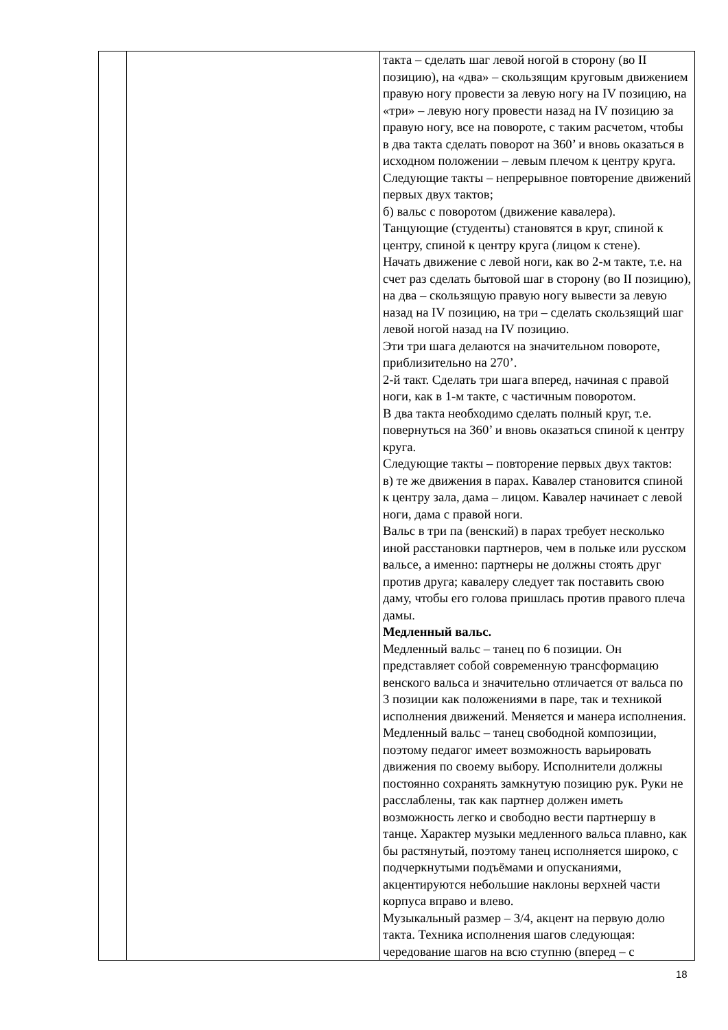| | | такта – сделать шаг левой ногой в сторону (во II позицию), на «два» – скользящим круговым движением правую ногу провести за левую ногу на IV позицию, на «три» – левую ногу провести назад на IV позицию за правую ногу, все на повороте, с таким расчетом, чтобы в два такта сделать поворот на 360’ и вновь оказаться в исходном положении – левым плечом к центру круга. Следующие такты – непрерывное повторение движений первых двух тактов; б) вальс с поворотом (движение кавалера). Танцующие (студенты) становятся в круг, спиной к центру, спиной к центру круга (лицом к стене). Начать движение с левой ноги, как во 2-м такте, т.е. на счет раз сделать бытовой шаг в сторону (во II позицию), на два – скользящую правую ногу вывести за левую назад на IV позицию, на три – сделать скользящий шаг левой ногой назад на IV позицию. Эти три шага делаются на значительном повороте, приблизительно на 270’. 2-й такт. Сделать три шага вперед, начиная с правой ноги, как в 1-м такте, с частичным поворотом. В два такта необходимо сделать полный круг, т.е. повернуться на 360’ и вновь оказаться спиной к центру круга. Следующие такты – повторение первых двух тактов: в) те же движения в парах. Кавалер становится спиной к центру зала, дама – лицом. Кавалер начинает с левой ноги, дама с правой ноги. Вальс в три па (венский) в парах требует несколько иной расстановки партнеров, чем в польке или русском вальсе, а именно: партнеры не должны стоять друг против друга; кавалеру следует так поставить свою даму, чтобы его голова пришлась против правого плеча дамы. Медленный вальс. Медленный вальс – танец по 6 позиции. Он представляет собой современную трансформацию венского вальса и значительно отличается от вальса по 3 позиции как положениями в паре, так и техникой исполнения движений. Меняется и манера исполнения. Медленный вальс – танец свободной композиции, поэтому педагог имеет возможность варьировать движения по своему выбору. Исполнители должны постоянно сохранять замкнутую позицию рук. Руки не расслаблены, так как партнер должен иметь возможность легко и свободно вести партнершу в танце. Характер музыки медленного вальса плавно, как бы растянутый, поэтому танец исполняется широко, с подчеркнутыми подъёмами и опусканиями, акцентируются небольшие наклоны верхней части корпуса вправо и влево. Музыкальный размер – 3/4, акцент на первую долю такта. Техника исполнения шагов следующая: чередование шагов на всю ступню (вперед – с |
18